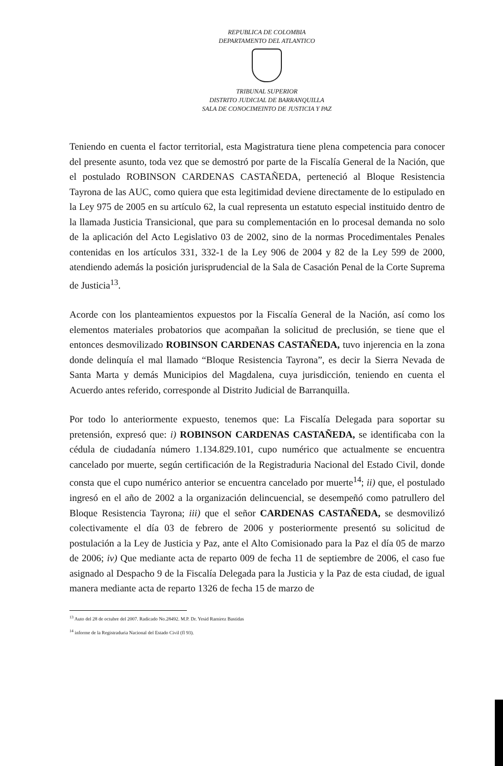REPUBLICA DE COLOMBIA
DEPARTAMENTO DEL ATLANTICO
TRIBUNAL SUPERIOR
DISTRITO JUDICIAL DE BARRANQUILLA
SALA DE CONOCIMEINTO DE JUSTICIA Y PAZ
Teniendo en cuenta el factor territorial, esta Magistratura tiene plena competencia para conocer del presente asunto, toda vez que se demostró por parte de la Fiscalía General de la Nación, que el postulado ROBINSON CARDENAS CASTAÑEDA, perteneció al Bloque Resistencia Tayrona de las AUC, como quiera que esta legitimidad deviene directamente de lo estipulado en la Ley 975 de 2005 en su artículo 62, la cual representa un estatuto especial instituido dentro de la llamada Justicia Transicional, que para su complementación en lo procesal demanda no solo de la aplicación del Acto Legislativo 03 de 2002, sino de la normas Procedimentales Penales contenidas en los artículos 331, 332-1 de la Ley 906 de 2004 y 82 de la Ley 599 de 2000, atendiendo además la posición jurisprudencial de la Sala de Casación Penal de la Corte Suprema de Justicia<sup>13</sup>.
Acorde con los planteamientos expuestos por la Fiscalía General de la Nación, así como los elementos materiales probatorios que acompañan la solicitud de preclusión, se tiene que el entonces desmovilizado ROBINSON CARDENAS CASTAÑEDA, tuvo injerencia en la zona donde delinquía el mal llamado “Bloque Resistencia Tayrona”, es decir la Sierra Nevada de Santa Marta y demás Municipios del Magdalena, cuya jurisdicción, teniendo en cuenta el Acuerdo antes referido, corresponde al Distrito Judicial de Barranquilla.
Por todo lo anteriormente expuesto, tenemos que: La Fiscalía Delegada para soportar su pretensión, expresó que: i) ROBINSON CARDENAS CASTAÑEDA, se identificaba con la cédula de ciudadanía número 1.134.829.101, cupo numérico que actualmente se encuentra cancelado por muerte, según certificación de la Registraduria Nacional del Estado Civil, donde consta que el cupo numérico anterior se encuentra cancelado por muerte<sup>14</sup>; ii) que, el postulado ingresó en el año de 2002 a la organización delincuencial, se desempeñó como patrullero del Bloque Resistencia Tayrona; iii) que el señor CARDENAS CASTAÑEDA, se desmovilizó colectivamente el día 03 de febrero de 2006 y posteriormente presentó su solicitud de postulación a la Ley de Justicia y Paz, ante el Alto Comisionado para la Paz el día 05 de marzo de 2006; iv) Que mediante acta de reparto 009 de fecha 11 de septiembre de 2006, el caso fue asignado al Despacho 9 de la Fiscalía Delegada para la Justicia y la Paz de esta ciudad, de igual manera mediante acta de reparto 1326 de fecha 15 de marzo de
<sup>13</sup> Auto del 28 de octubre del 2007. Radicado No.28492. M.P. Dr. Yesid Ramírez Bastidas
<sup>14</sup> informe de la Registraduria Nacional del Estado Civil (fl 93).